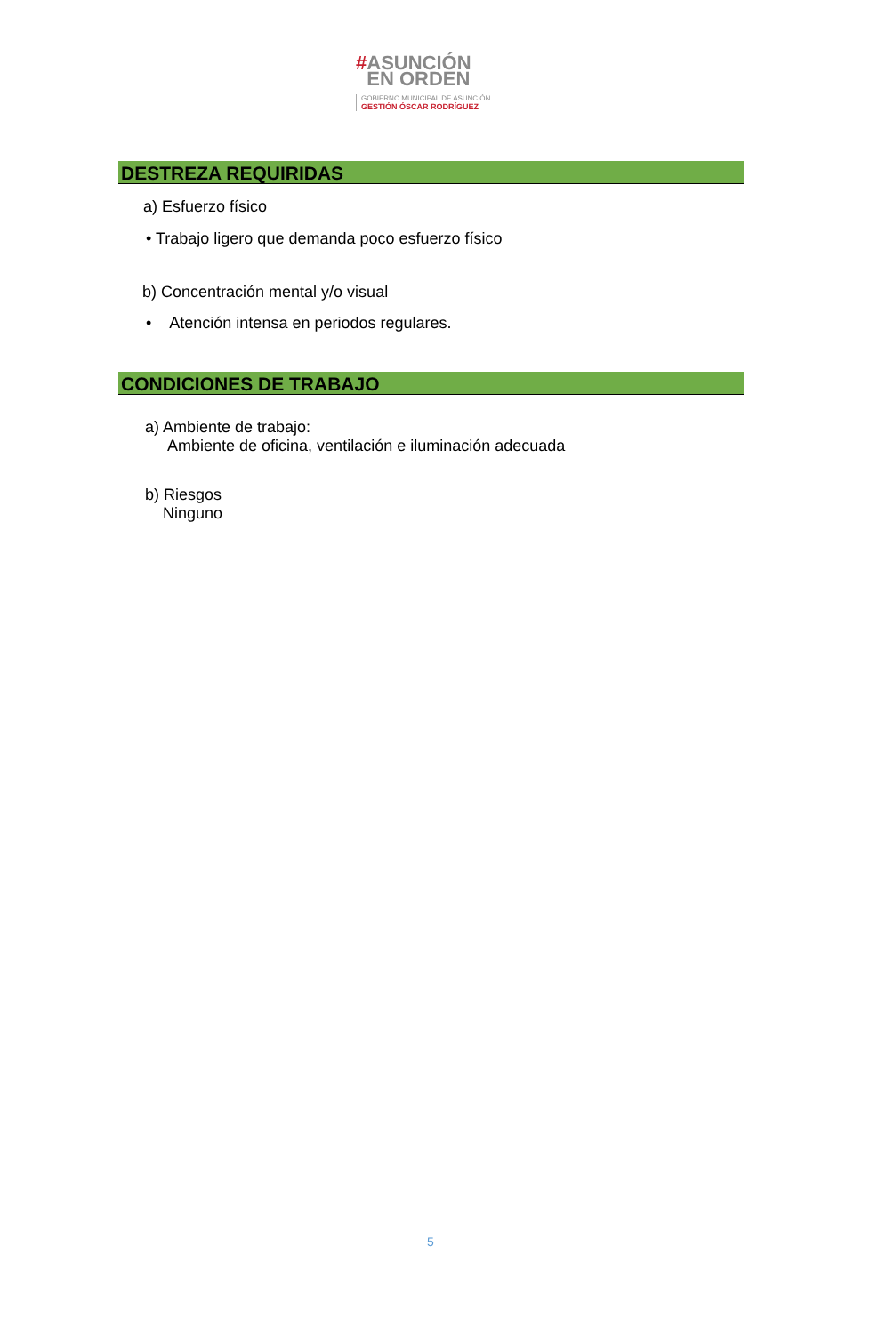#ASUNCIÓN
EN ORDEN
GOBIERNO MUNICIPAL DE ASUNCIÓN
GESTIÓN ÓSCAR RODRÍGUEZ
DESTREZA REQUIRIDAS
a) Esfuerzo físico
• Trabajo ligero que demanda poco esfuerzo físico
b) Concentración mental y/o visual
• Atención intensa en periodos regulares.
CONDICIONES DE TRABAJO
a) Ambiente de trabajo:
Ambiente de oficina, ventilación e iluminación adecuada
b) Riesgos
Ninguno
5